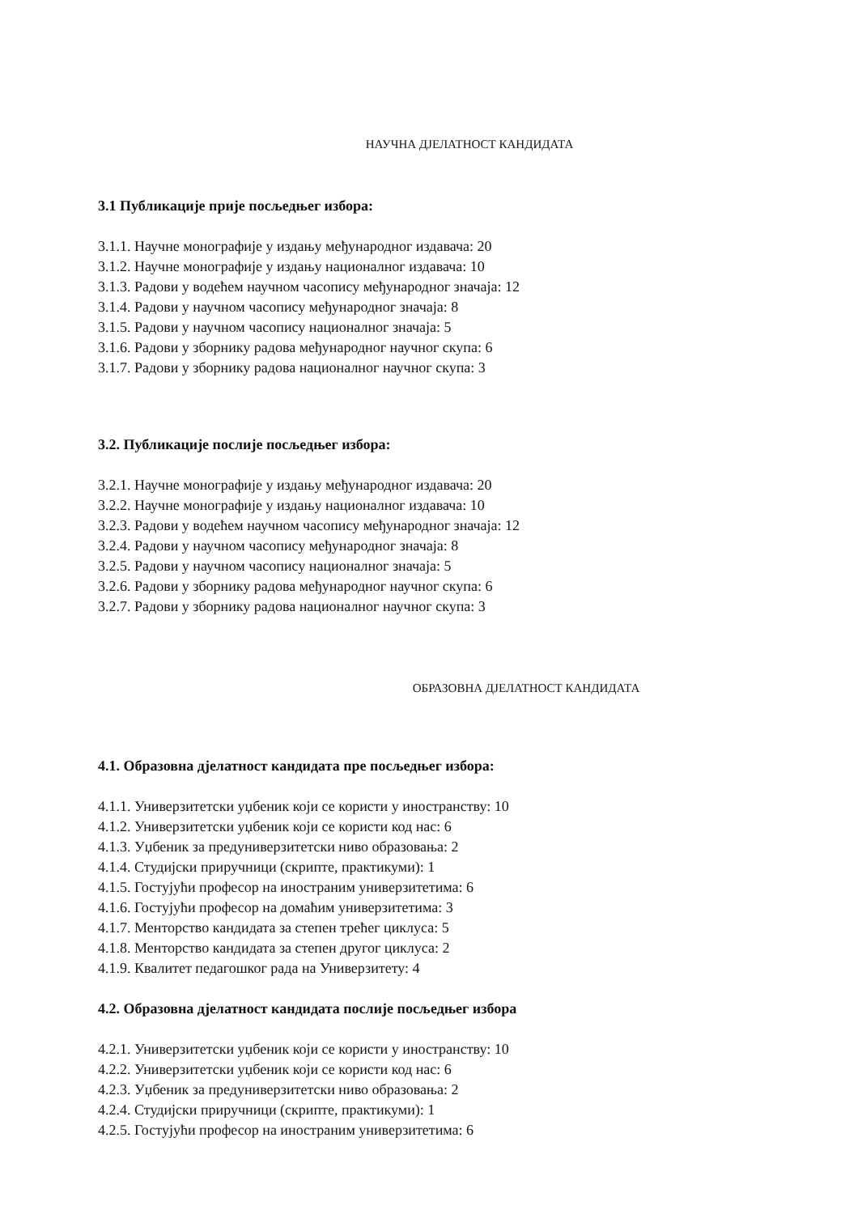НАУЧНА ДЈЕЛАТНОСТ КАНДИДАТА
3.1 Публикације прије посљедњег избора:
3.1.1. Научне монографије у издању међународног издавача: 20
3.1.2. Научне монографије у издању националног издавача: 10
3.1.3. Радови у водећем научном часопису међународног значаја: 12
3.1.4. Радови у научном часопису међународног значаја: 8
3.1.5. Радови у научном часопису националног значаја: 5
3.1.6. Радови у зборнику радова међународног научног скупа: 6
3.1.7. Радови у зборнику радова националног научног скупа: 3
3.2. Публикације послије посљедњег избора:
3.2.1. Научне монографије у издању међународног издавача: 20
3.2.2. Научне монографије у издању националног издавача: 10
3.2.3. Радови у водећем научном часопису међународног значаја: 12
3.2.4. Радови у научном часопису међународног значаја: 8
3.2.5. Радови у научном часопису националног значаја: 5
3.2.6. Радови у зборнику радова међународног научног скупа: 6
3.2.7. Радови у зборнику радова националног научног скупа: 3
ОБРАЗОВНА ДЈЕЛАТНОСТ КАНДИДАТА
4.1. Образовна дјелатност кандидата пре посљедњег избора:
4.1.1. Универзитетски уџбеник који се користи у иностранству: 10
4.1.2. Универзитетски уџбеник који се користи код нас: 6
4.1.3. Уџбеник за предуниверзитетски ниво образовања: 2
4.1.4. Студијски приручници (скрипте, практикуми): 1
4.1.5. Гостујући професор на иностраним универзитетима: 6
4.1.6. Гостујући професор на домаћим универзитетима: 3
4.1.7. Менторство кандидата за степен трећег циклуса: 5
4.1.8. Менторство кандидата за степен другог циклуса: 2
4.1.9. Квалитет педагошког рада на Универзитету: 4
4.2. Образовна дјелатност кандидата послије посљедњег избора
4.2.1. Универзитетски уџбеник који се користи у иностранству: 10
4.2.2. Универзитетски уџбеник који се користи код нас: 6
4.2.3. Уџбеник за предуниверзитетски ниво образовања: 2
4.2.4. Студијски приручници (скрипте, практикуми): 1
4.2.5. Гостујући професор на иностраним универзитетима: 6